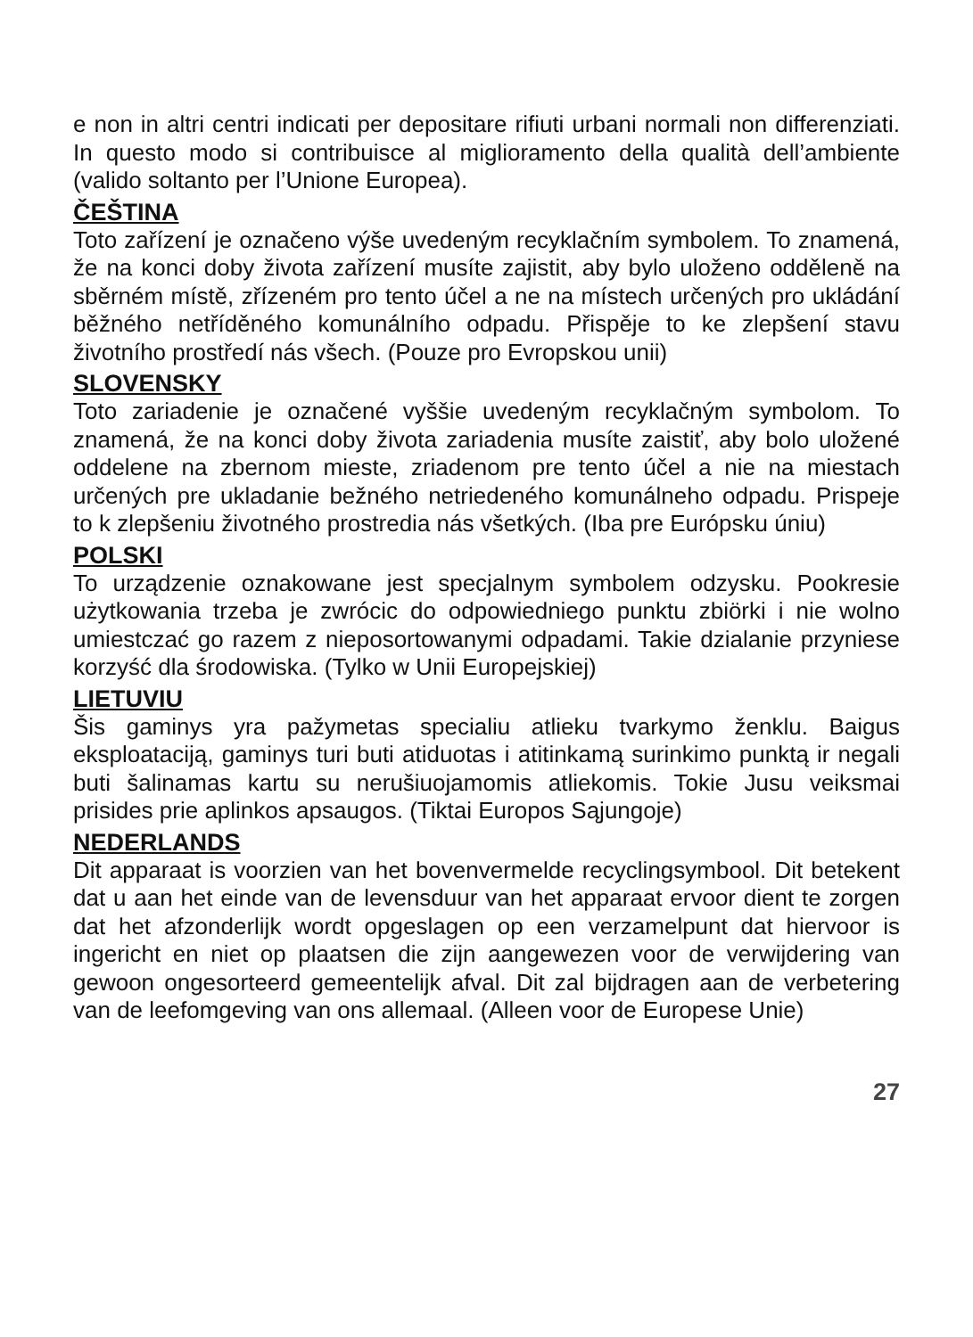e non in altri centri indicati per depositare rifiuti urbani normali non differenziati. In questo modo si contribuisce al miglioramento della qualità dell’ambiente (valido soltanto per l’Unione Europea).
ČEŠTINA
Toto zařízení je označeno výše uvedeným recyklačním symbolem. To znamená, že na konci doby života zařízení musíte zajistit, aby bylo uloženo odděleně na sběrném místě, zřízeném pro tento účel a ne na místech určených pro ukládání běžného netříděného komunálního odpadu. Přispěje to ke zlepšení stavu životního prostředí nás všech. (Pouze pro Evropskou unii)
SLOVENSKY
Toto zariadenie je označené vyššie uvedeným recyklačným symbolom. To znamená, že na konci doby života zariadenia musíte zaistiť, aby bolo uložené oddelene na zbernom mieste, zriadenom pre tento účel a nie na miestach určených pre ukladanie bežného netriedeného komunálneho odpadu. Prispeje to k zlepšeniu životného prostredia nás všetkých. (Iba pre Európsku úniu)
POLSKI
To urządzenie oznakowane jest specjalnym symbolem odzysku. Pookresie użytkowania trzeba je zwrócic do odpowiedniego punktu zbiörki i nie wolno umiestczać go razem z nieposortowanymi odpadami. Takie dzialanie przyniese korzyść dla środowiska. (Tylko w Unii Europejskiej)
LIETUVIU
Šis gaminys yra pažymetas specialiu atlieku tvarkymo ženklu. Baigus eksploataciją, gaminys turi buti atiduotas i atitinkamą surinkimo punktą ir negali buti šalinamas kartu su nerušiuojamomis atliekomis. Tokie Jusu veiksmai prisides prie aplinkos apsaugos. (Tiktai Europos Sąjungoje)
NEDERLANDS
Dit apparaat is voorzien van het bovenvermelde recyclingsymbool. Dit betekent dat u aan het einde van de levensduur van het apparaat ervoor dient te zorgen dat het afzonderlijk wordt opgeslagen op een verzamelpunt dat hiervoor is ingericht en niet op plaatsen die zijn aangewezen voor de verwijdering van gewoon ongesorteerd gemeentelijk afval. Dit zal bijdragen aan de verbetering van de leefomgeving van ons allemaal. (Alleen voor de Europese Unie)
27